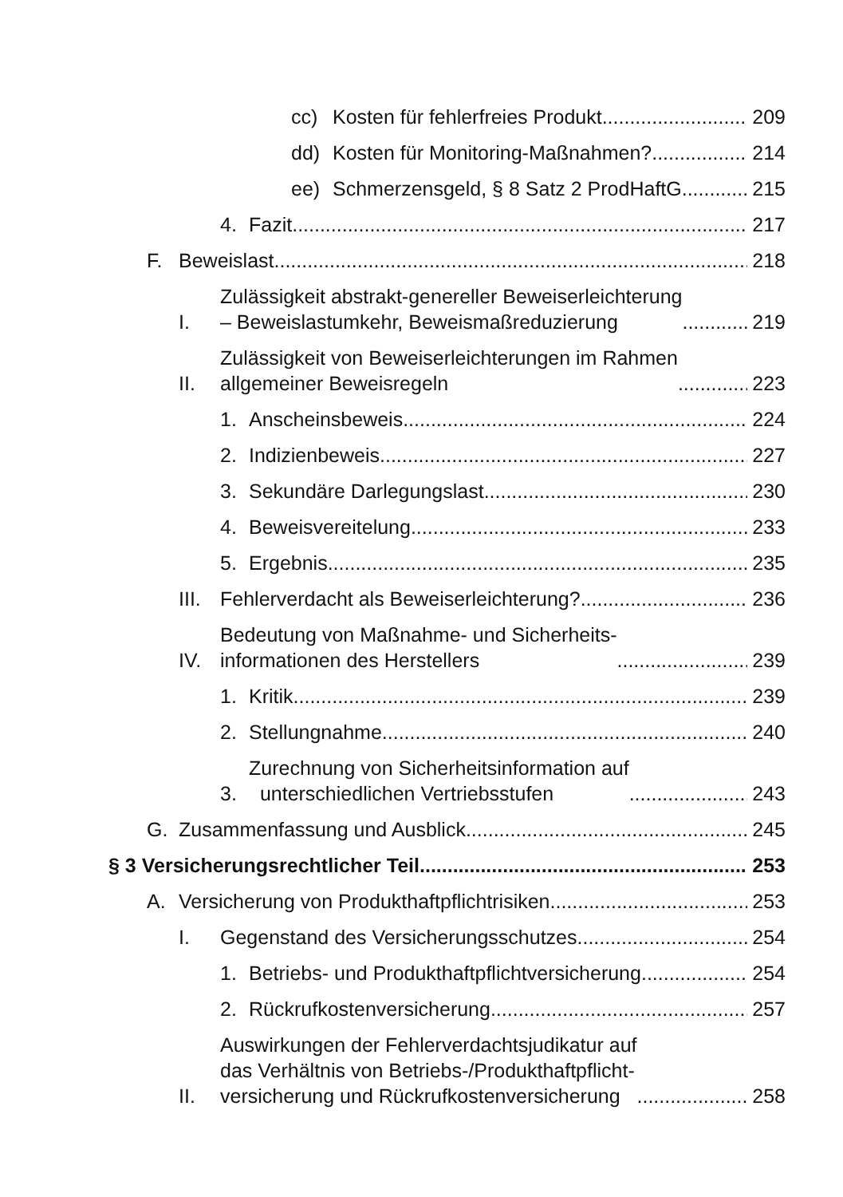cc) Kosten für fehlerfreies Produkt 209
dd) Kosten für Monitoring-Maßnahmen? 214
ee) Schmerzensgeld, § 8 Satz 2 ProdHaftG. 215
4. Fazit 217
F. Beweislast 218
I. Zulässigkeit abstrakt-genereller Beweiserleichterung
– Beweislastumkehr, Beweismaßreduzierung 219
II. Zulässigkeit von Beweiserleichterungen im Rahmen
allgemeiner Beweisregeln 223
1. Anscheinsbeweis 224
2. Indizienbeweis 227
3. Sekundäre Darlegungslast 230
4. Beweisvereitelung 233
5. Ergebnis 235
III. Fehlerverdacht als Beweiserleichterung? 236
IV. Bedeutung von Maßnahme- und Sicherheits-
informationen des Herstellers 239
1. Kritik 239
2. Stellungnahme 240
3. Zurechnung von Sicherheitsinformation auf
unterschiedlichen Vertriebsstufen 243
G. Zusammenfassung und Ausblick 245
§ 3 Versicherungsrechtlicher Teil 253
A. Versicherung von Produkthaftpflichtrisiken 253
I. Gegenstand des Versicherungsschutzes 254
1. Betriebs- und Produkthaftpflichtversicherung 254
2. Rückrufkostenversicherung 257
II. Auswirkungen der Fehlerverdachtsjudikatur auf
das Verhältnis von Betriebs-/Produkthaftpflicht-
versicherung und Rückrufkostenversicherung 258